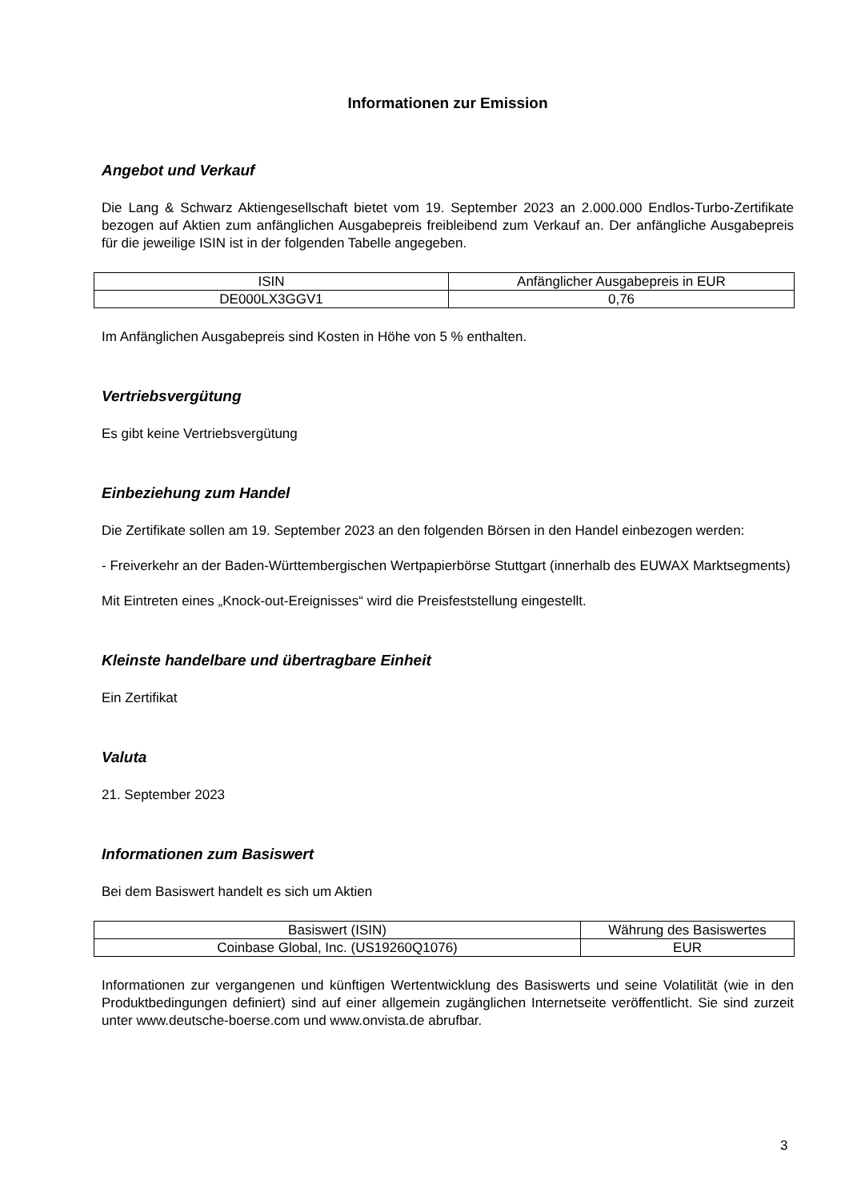Informationen zur Emission
Angebot und Verkauf
Die Lang & Schwarz Aktiengesellschaft bietet vom 19. September 2023 an 2.000.000 Endlos-Turbo-Zertifikate bezogen auf Aktien zum anfänglichen Ausgabepreis freibleibend zum Verkauf an. Der anfängliche Ausgabepreis für die jeweilige ISIN ist in der folgenden Tabelle angegeben.
| ISIN | Anfänglicher Ausgabepreis in EUR |
| DE000LX3GGV1 | 0,76 |
Im Anfänglichen Ausgabepreis sind Kosten in Höhe von 5 % enthalten.
Vertriebsvergütung
Es gibt keine Vertriebsvergütung
Einbeziehung zum Handel
Die Zertifikate sollen am 19. September 2023 an den folgenden Börsen in den Handel einbezogen werden:
- Freiverkehr an der Baden-Württembergischen Wertpapierbörse Stuttgart (innerhalb des EUWAX Marktsegments)
Mit Eintreten eines „Knock-out-Ereignisses“ wird die Preisfeststellung eingestellt.
Kleinste handelbare und übertragbare Einheit
Ein Zertifikat
Valuta
21. September 2023
Informationen zum Basiswert
Bei dem Basiswert handelt es sich um Aktien
| Basiswert (ISIN) | Währung des Basiswertes |
| Coinbase Global, Inc. (US19260Q1076) | EUR |
Informationen zur vergangenen und künftigen Wertentwicklung des Basiswerts und seine Volatilität (wie in den Produktbedingungen definiert) sind auf einer allgemein zugänglichen Internetseite veröffentlicht. Sie sind zurzeit unter www.deutsche-boerse.com und www.onvista.de abrufbar.
3